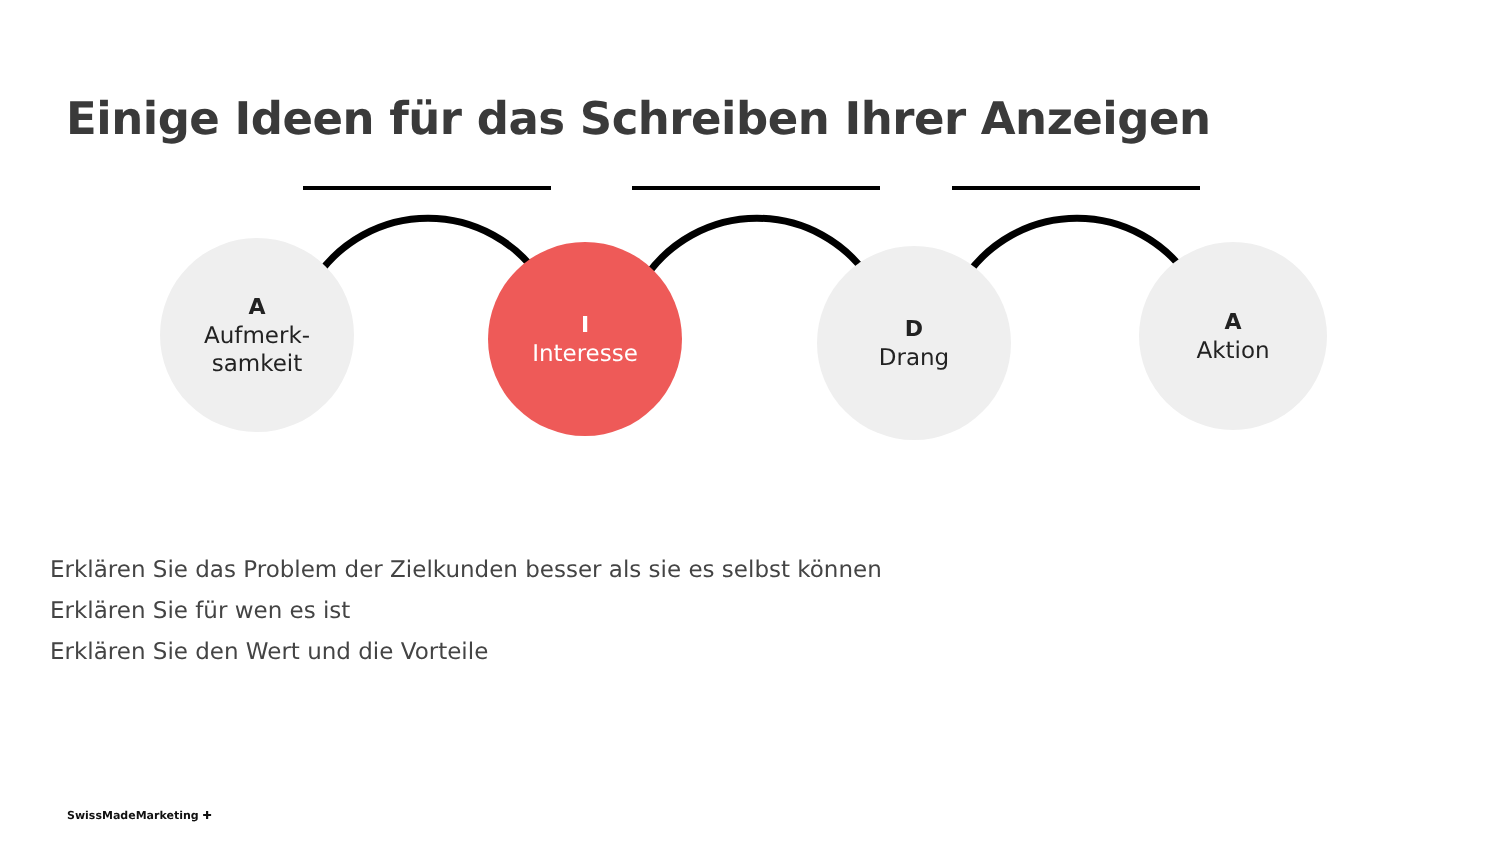Einige Ideen für das Schreiben Ihrer Anzeigen
A
Aufmerk-
samkeit
I
Interesse
D
Drang
A
Aktion
Erklären Sie das Problem der Zielkunden besser als sie es selbst können
Erklären Sie für wen es ist
Erklären Sie den Wert und die Vorteile
SwissMadeMarketing ✚